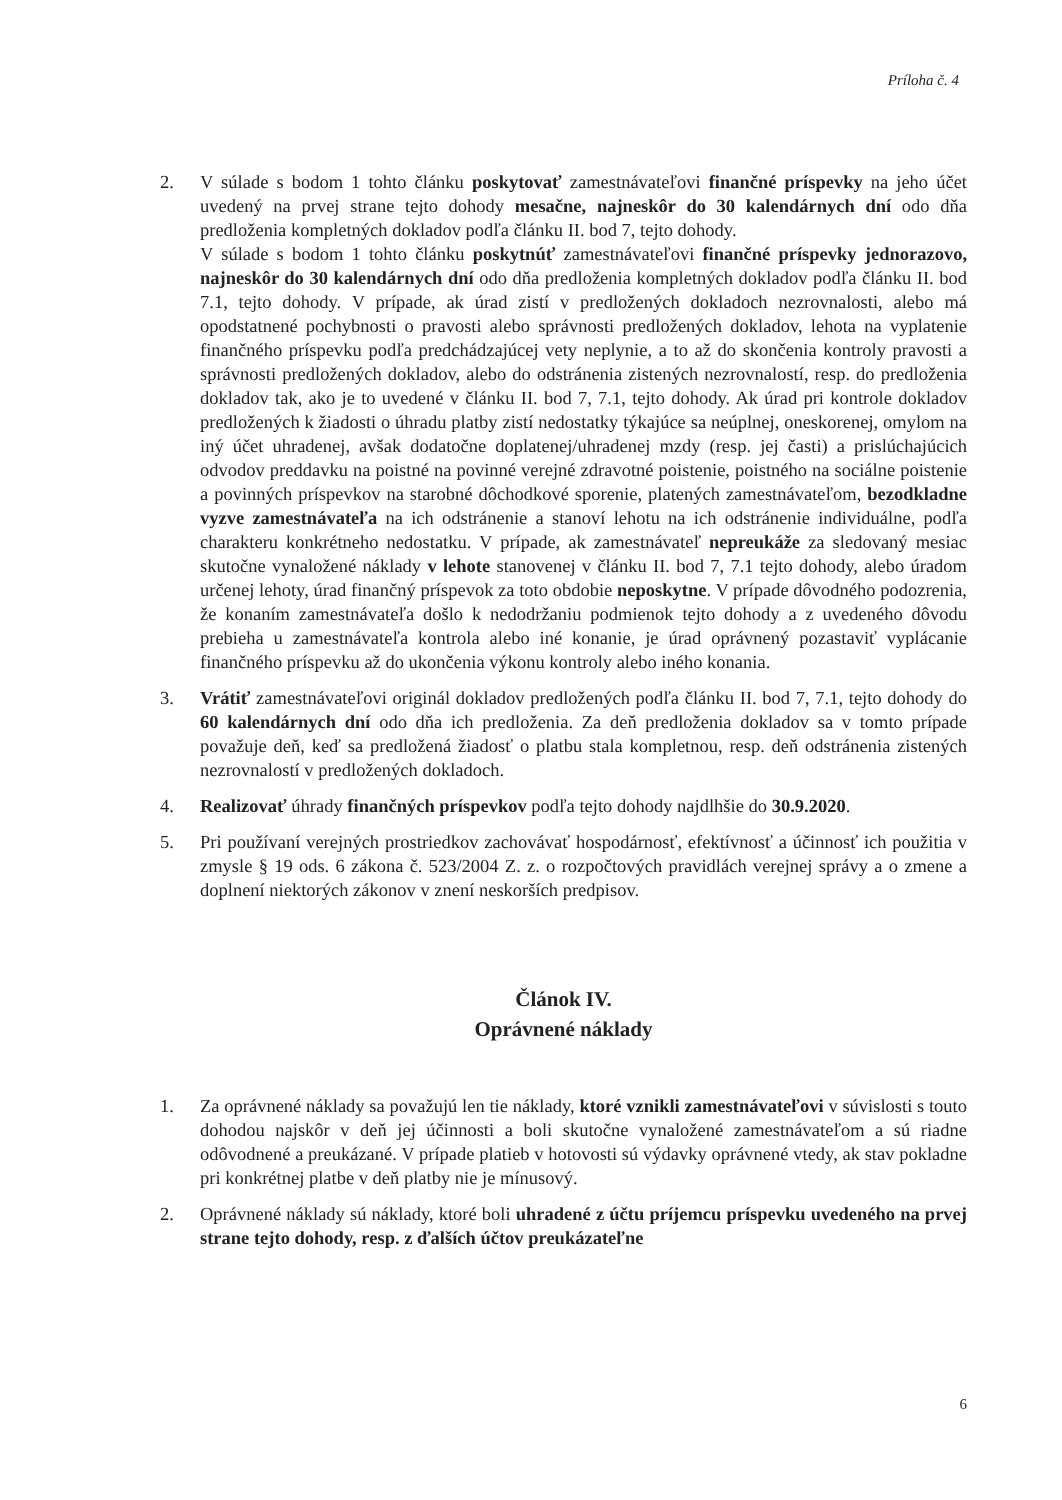Príloha č. 4
2. V súlade s bodom 1 tohto článku poskytovať zamestnávateľovi finančné príspevky na jeho účet uvedený na prvej strane tejto dohody mesačne, najneskôr do 30 kalendárnych dní odo dňa predloženia kompletných dokladov podľa článku II. bod 7, tejto dohody.
V súlade s bodom 1 tohto článku poskytnúť zamestnávateľovi finančné príspevky jednorazovo, najneskôr do 30 kalendárnych dní odo dňa predloženia kompletných dokladov podľa článku II. bod 7.1, tejto dohody. V prípade, ak úrad zistí v predložených dokladoch nezrovnalosti, alebo má opodstatnené pochybnosti o pravosti alebo správnosti predložených dokladov, lehota na vyplatenie finančného príspevku podľa predchádzajúcej vety neplynie, a to až do skončenia kontroly pravosti a správnosti predložených dokladov, alebo do odstránenia zistených nezrovnalostí, resp. do predloženia dokladov tak, ako je to uvedené v článku II. bod 7, 7.1, tejto dohody. Ak úrad pri kontrole dokladov predložených k žiadosti o úhradu platby zistí nedostatky týkajúce sa neúplnej, oneskorenej, omylom na iný účet uhradenej, avšak dodatočne doplatenej/uhradenej mzdy (resp. jej časti) a prislúchajúcich odvodov preddavku na poistné na povinné verejné zdravotné poistenie, poistného na sociálne poistenie a povinných príspevkov na starobné dôchodkové sporenie, platených zamestnávateľom, bezodkladne vyzve zamestnávateľa na ich odstránenie a stanoví lehotu na ich odstránenie individuálne, podľa charakteru konkrétneho nedostatku. V prípade, ak zamestnávateľ nepreukáže za sledovaný mesiac skutočne vynaložené náklady v lehote stanovenej v článku II. bod 7, 7.1 tejto dohody, alebo úradom určenej lehoty, úrad finančný príspevok za toto obdobie neposkytne. V prípade dôvodného podozrenia, že konaním zamestnávateľa došlo k nedodržaniu podmienok tejto dohody a z uvedeného dôvodu prebieha u zamestnávateľa kontrola alebo iné konanie, je úrad oprávnený pozastaviť vyplácanie finančného príspevku až do ukončenia výkonu kontroly alebo iného konania.
3. Vrátiť zamestnávateľovi originál dokladov predložených podľa článku II. bod 7, 7.1, tejto dohody do 60 kalendárnych dní odo dňa ich predloženia. Za deň predloženia dokladov sa v tomto prípade považuje deň, keď sa predložená žiadosť o platbu stala kompletnou, resp. deň odstránenia zistených nezrovnalostí v predložených dokladoch.
4. Realizovať úhrady finančných príspevkov podľa tejto dohody najdlhšie do 30.9.2020.
5. Pri používaní verejných prostriedkov zachovávať hospodárnosť, efektívnosť a účinnosť ich použitia v zmysle § 19 ods. 6 zákona č. 523/2004 Z. z. o rozpočtových pravidlách verejnej správy a o zmene a doplnení niektorých zákonov v znení neskorších predpisov.
Článok IV.
Oprávnené náklady
1. Za oprávnené náklady sa považujú len tie náklady, ktoré vznikli zamestnávateľovi v súvislosti s touto dohodou najskôr v deň jej účinnosti a boli skutočne vynaložené zamestnávateľom a sú riadne odôvodnené a preukázané. V prípade platieb v hotovosti sú výdavky oprávnené vtedy, ak stav pokladne pri konkrétnej platbe v deň platby nie je mínusový.
2. Oprávnené náklady sú náklady, ktoré boli uhradené z účtu príjemcu príspevku uvedeného na prvej strane tejto dohody, resp. z ďalších účtov preukázateľne
6